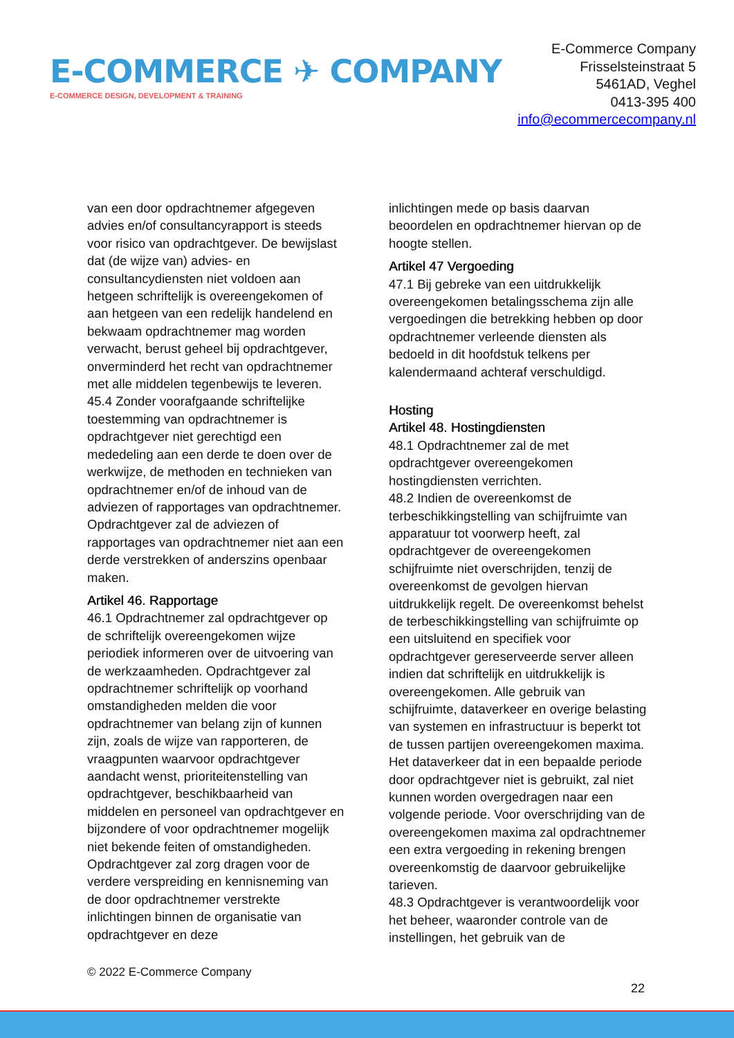E-COMMERCE ✈ COMPANY
E-COMMERCE DESIGN, DEVELOPMENT & TRAINING
E-Commerce Company
Frisselsteinstraat 5
5461AD, Veghel
0413-395 400
info@ecommercecompany.nl
van een door opdrachtnemer afgegeven advies en/of consultancyrapport is steeds voor risico van opdrachtgever. De bewijslast dat (de wijze van) advies- en consultancydiensten niet voldoen aan hetgeen schriftelijk is overeengekomen of aan hetgeen van een redelijk handelend en bekwaam opdrachtnemer mag worden verwacht, berust geheel bij opdrachtgever, onverminderd het recht van opdrachtnemer met alle middelen tegenbewijs te leveren.
45.4 Zonder voorafgaande schriftelijke toestemming van opdrachtnemer is opdrachtgever niet gerechtigd een mededeling aan een derde te doen over de werkwijze, de methoden en technieken van opdrachtnemer en/of de inhoud van de adviezen of rapportages van opdrachtnemer. Opdrachtgever zal de adviezen of rapportages van opdrachtnemer niet aan een derde verstrekken of anderszins openbaar maken.
Artikel 46. Rapportage
46.1 Opdrachtnemer zal opdrachtgever op de schriftelijk overeengekomen wijze periodiek informeren over de uitvoering van de werkzaamheden. Opdrachtgever zal opdrachtnemer schriftelijk op voorhand omstandigheden melden die voor opdrachtnemer van belang zijn of kunnen zijn, zoals de wijze van rapporteren, de vraagpunten waarvoor opdrachtgever aandacht wenst, prioriteitenstelling van opdrachtgever, beschikbaarheid van middelen en personeel van opdrachtgever en bijzondere of voor opdrachtnemer mogelijk niet bekende feiten of omstandigheden. Opdrachtgever zal zorg dragen voor de verdere verspreiding en kennisneming van de door opdrachtnemer verstrekte inlichtingen binnen de organisatie van opdrachtgever en deze
inlichtingen mede op basis daarvan beoordelen en opdrachtnemer hiervan op de hoogte stellen.
Artikel 47 Vergoeding
47.1 Bij gebreke van een uitdrukkelijk overeengekomen betalingsschema zijn alle vergoedingen die betrekking hebben op door opdrachtnemer verleende diensten als bedoeld in dit hoofdstuk telkens per kalendermaand achteraf verschuldigd.
Hosting
Artikel 48. Hostingdiensten
48.1 Opdrachtnemer zal de met opdrachtgever overeengekomen hostingdiensten verrichten.
48.2 Indien de overeenkomst de terbeschikkingstelling van schijfruimte van apparatuur tot voorwerp heeft, zal opdrachtgever de overeengekomen schijfruimte niet overschrijden, tenzij de overeenkomst de gevolgen hiervan uitdrukkelijk regelt. De overeenkomst behelst de terbeschikkingstelling van schijfruimte op een uitsluitend en specifiek voor opdrachtgever gereserveerde server alleen indien dat schriftelijk en uitdrukkelijk is overeengekomen. Alle gebruik van schijfruimte, dataverkeer en overige belasting van systemen en infrastructuur is beperkt tot de tussen partijen overeengekomen maxima. Het dataverkeer dat in een bepaalde periode door opdrachtgever niet is gebruikt, zal niet kunnen worden overgedragen naar een volgende periode. Voor overschrijding van de overeengekomen maxima zal opdrachtnemer een extra vergoeding in rekening brengen overeenkomstig de daarvoor gebruikelijke tarieven.
48.3 Opdrachtgever is verantwoordelijk voor het beheer, waaronder controle van de instellingen, het gebruik van de
© 2022 E-Commerce Company
22